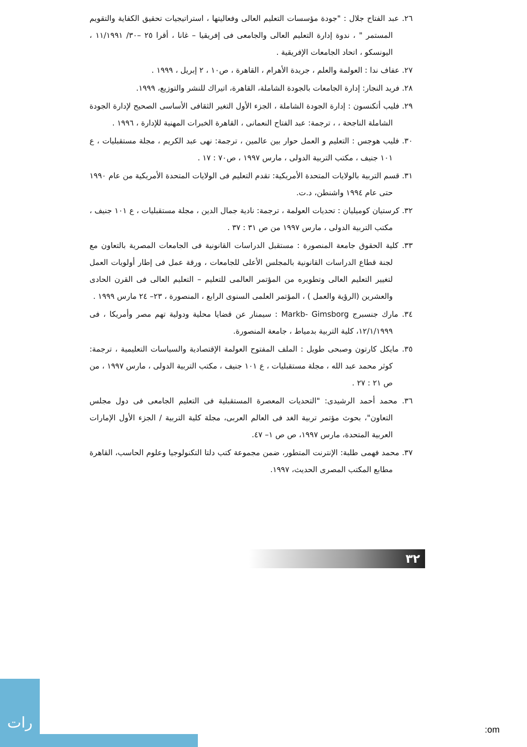٢٦. عبد الفتاح جلال : "جودة مؤسسات التعليم العالى وفعاليتها ، استراتيجيات تحقيق الكفاية والتقويم المستمر " ، ندوة إدارة التعليم العالى والجامعى فى إفريقيا – غانا ، أقرا ٢٥ –٣٠/ ١١/١٩٩١ ، اليونسكو ، اتحاد الجامعات الإفريقية .
٢٧. عفاف ندا : العولمة والعلم ، جريدة الأهرام ، القاهرة ، ص١٠ ، ٢ إبريل ، ١٩٩٩ .
٢٨. فريد النجار: إدارة الجامعات بالجودة الشاملة، القاهرة، اتيراك للنشر والتوزيع، ١٩٩٩.
٢٩. فليب أتكنسون : إدارة الجودة الشاملة ، الجزء الأول التغير الثقافى الأساسى الصحيح لإدارة الجودة الشاملة الناجحة ، ، ترجمة: عبد الفتاح النعمانى ، القاهرة الخبرات المهنية للإدارة ، ١٩٩٦ .
٣٠. فليب هوجس : التعليم و العمل حوار بين عالمين ، ترجمة: نهى عبد الكريم ، مجلة مستقبليات ، ع ١٠١ جنيف ، مكتب التربية الدولى ، مارس ١٩٩٧ ، ص٧٠ : ١٧ .
٣١. قسم التربية بالولايات المتحدة الأمريكية: تقدم التعليم فى الولايات المتحدة الأمريكية من عام ١٩٩٠ حتى عام ١٩٩٤ واشنطن، د.ت.
٣٢. كرستيان كوميليان : تحديات العولمة ، ترجمة: نادية جمال الدين ، مجلة مستقبليات ، ع ١٠١ جنيف ، مكتب التربية الدولى ، مارس ١٩٩٧ من ص ٣١ : ٣٧ .
٣٣. كلية الحقوق جامعة المنصورة : مستقبل الدراسات القانونية فى الجامعات المصرية بالتعاون مع لجنة قطاع الدراسات القانونية بالمجلس الأعلى للجامعات ، ورقة عمل فى إطار أولويات العمل لتغيير التعليم العالى وتطويره من المؤتمر العالمى للتعليم – التعليم العالى فى القرن الحادى والعشرين (الرؤية والعمل ) ، المؤتمر العلمى السنوى الرابع ، المنصورة ، ٢٣– ٢٤ مارس ١٩٩٩ .
٣٤. مارك جنسبرج Markb- Gimsborg : سيمنار عن قضايا محلية ودولية تهم مصر وأمريكا ، فى ١٢/١/١٩٩٩، كلية التربية بدمياط ، جامعة المنصورة.
٣٥. مايكل كارتون وصبحى طويل : الملف المفتوح العولمة الإقتصادية والسياسات التعليمية ، ترجمة: كوثر محمد عبد الله ، مجلة مستقبليات ، ع ١٠١ جنيف ، مكتب التربية الدولى ، مارس ١٩٩٧ ، من ص ٢١ : ٢٧ .
٣٦. محمد أحمد الرشيدى: "التحديات المعصرة المستقبلية فى التعليم الجامعى فى دول مجلس التعاون"، بحوث مؤتمر تربية الغد فى العالم العربى، مجلة كلية التربية / الجزء الأول الإمارات العربية المتحدة، مارس ١٩٩٧، ص ص ١– ٤٧.
٣٧. محمد فهمى طلبة: الإنترنت المتطور، ضمن مجموعة كتب دلتا التكنولوجيا وعلوم الحاسب، القاهرة مطابع المكتب المصرى الحديث، ١٩٩٧.
٣٢
رات
:om